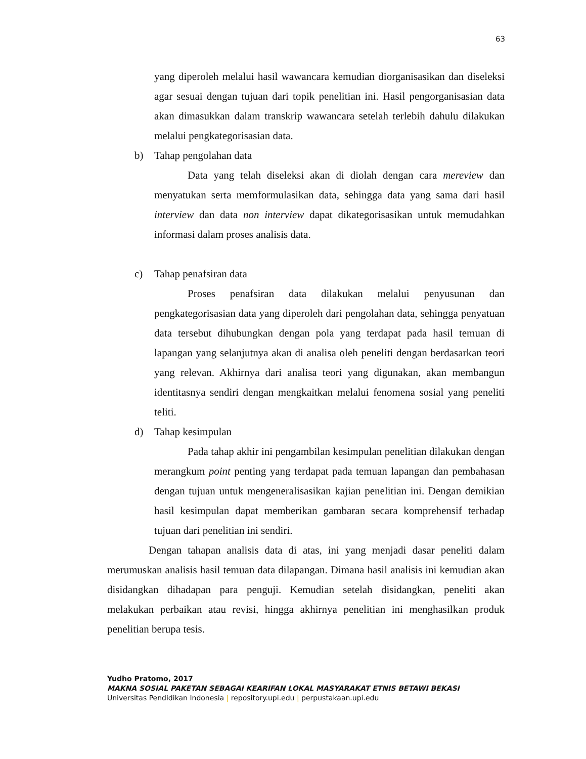63
yang diperoleh melalui hasil wawancara kemudian diorganisasikan dan diseleksi agar sesuai dengan tujuan dari topik penelitian ini. Hasil pengorganisasian data akan dimasukkan dalam transkrip wawancara setelah terlebih dahulu dilakukan melalui pengkategorisasian data.
b) Tahap pengolahan data
Data yang telah diseleksi akan di diolah dengan cara mereview dan menyatukan serta memformulasikan data, sehingga data yang sama dari hasil interview dan data non interview dapat dikategorisasikan untuk memudahkan informasi dalam proses analisis data.
c) Tahap penafsiran data
Proses penafsiran data dilakukan melalui penyusunan dan pengkategorisasian data yang diperoleh dari pengolahan data, sehingga penyatuan data tersebut dihubungkan dengan pola yang terdapat pada hasil temuan di lapangan yang selanjutnya akan di analisa oleh peneliti dengan berdasarkan teori yang relevan. Akhirnya dari analisa teori yang digunakan, akan membangun identitasnya sendiri dengan mengkaitkan melalui fenomena sosial yang peneliti teliti.
d) Tahap kesimpulan
Pada tahap akhir ini pengambilan kesimpulan penelitian dilakukan dengan merangkum point penting yang terdapat pada temuan lapangan dan pembahasan dengan tujuan untuk mengeneralisasikan kajian penelitian ini. Dengan demikian hasil kesimpulan dapat memberikan gambaran secara komprehensif terhadap tujuan dari penelitian ini sendiri.
Dengan tahapan analisis data di atas, ini yang menjadi dasar peneliti dalam merumuskan analisis hasil temuan data dilapangan. Dimana hasil analisis ini kemudian akan disidangkan dihadapan para penguji. Kemudian setelah disidangkan, peneliti akan melakukan perbaikan atau revisi, hingga akhirnya penelitian ini menghasilkan produk penelitian berupa tesis.
Yudho Pratomo, 2017
MAKNA SOSIAL PAKETAN SEBAGAI KEARIFAN LOKAL MASYARAKAT ETNIS BETAWI BEKASI
Universitas Pendidikan Indonesia | repository.upi.edu | perpustakaan.upi.edu